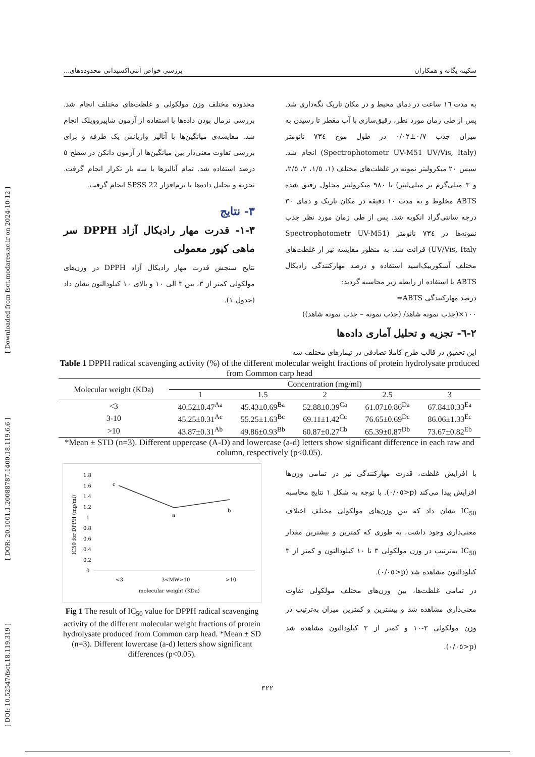[ Downloaded from fsct.modares.ac.ir on 2024-10-12 ]
[ DOR: 20.1001.1.20088787.1400.18.119.6.6 ]
[ DOI: 10.52547/fsct.18.119.319 ]
سکینه یگانه و همکاران بررسی خواص آنتی‌اکسیدانی محدوده‌های...
به مدت ١٦ ساعت در دمای محیط و در مکان تاریک نگه‌داری شد. پس از طی زمان مورد نظر، رقیق‌سازی با آب مقطر تا رسیدن به میزان جذب ٠/٧±٠/٠٢ در طول موج ٧٣٤ نانومتر (Spectrophotometr UV-M51 UV/Vis, Italy) انجام شد. سپس ٢٠ میکرولیتر نمونه در غلظت‌های مختلف (١، ١/٥، ٢، ٢/٥، و ٣ میلی‌گرم بر میلی‌لیتر) با ٩٨٠ میکرولیتر محلول رقیق شده ABTS مخلوط و به مدت ١٠ دقیقه در مکان تاریک و دمای ٣٠ درجه سانتی‌گراد انکوبه شد. پس از طی زمان مورد نظر جذب نمونه‌ها در ٧٣٤ نانومتر (Spectrophotometr UV-M51 UV/Vis, Italy) قرائت شد. به منظور مقایسه نیز از غلظت‌های مختلف آسکوربیک‌اسید استفاده و درصد مهارکنندگی رادیکال ABTS با استفاده از رابطه زیر محاسبه گردید:
درصد مهارکنندگی ABTS=
١٠٠×(جذب نمونه شاهد/ (جذب نمونه – جذب نمونه شاهد))
٢-٦- تجزیه و تحلیل آماری داده‌ها
این تحقیق در قالب طرح کاملا تصادفی در تیمارهای مختلف سه
محدوده مختلف وزن مولکولی و غلظت‌های مختلف انجام شد. بررسی نرمال بودن داده‌ها با استفاده از آزمون شاپیروویلک انجام شد. مقایسه‌ی میانگین‌ها با آنالیز واریانس یک طرفه و برای بررسی تفاوت معنی‌دار بین میانگین‌ها از آزمون دانکن در سطح ٥ درصد استفاده شد. تمام آنالیزها با سه بار تکرار انجام گرفت. تجزیه و تحلیل داده‌ها با نرم‌افزار SPSS 22 انجام گرفت.
٣- نتایج
٣-١- قدرت مهار رادیکال آزاد DPPH سر ماهی کپور معمولی
نتایج سنجش قدرت مهار رادیکال آزاد DPPH در وزن‌های مولکولی کمتر از ٣، بین ٣ الی ١٠ و بالای ١٠ کیلودالتون نشان داد (جدول ١).
Table 1 DPPH radical scavenging activity (%) of the different molecular weight fractions of protein hydrolysate produced from Common carp head
| Molecular weight (KDa) | Concentration (mg/ml) | | | | |
| --- | --- | --- | --- | --- | --- |
| | 1 | 1.5 | 2 | 2.5 | 3 |
| <3 | 40.52±0.47<sup>Aa</sup> | 45.43±0.69<sup>Ba</sup> | 52.88±0.39<sup>Ca</sup> | 61.07±0.86<sup>Da</sup> | 67.84±0.33<sup>Ea</sup> |
| 3-10 | 45.25±0.31<sup>Ac</sup> | 55.25±1.63<sup>Bc</sup> | 69.11±1.42<sup>Cc</sup> | 76.65±0.69<sup>Dc</sup> | 86.06±1.33<sup>Ec</sup> |
| >10 | 43.87±0.31<sup>Ab</sup> | 49.86±0.93<sup>Bb</sup> | 60.87±0.27<sup>Cb</sup> | 65.39±0.87<sup>Db</sup> | 73.67±0.82<sup>Eb</sup> |
*Mean ± STD (n=3). Different uppercase (A-D) and lowercase (a-d) letters show significant difference in each raw and column, respectively (p<0.05).
IC50 for DPPH (mg/ml)
1.8
1.6
1.4
1.2
1
0.8
0.6
0.4
0.2
0
c
a
b
<3
3<MW>10
>10
molecular weight (KDa)
Fig 1 The result of IC<sub>50</sub> value for DPPH radical scavenging activity of the different molecular weight fractions of protein hydrolysate produced from Common carp head. *Mean ± SD (n=3). Different lowercase (a-d) letters show significant differences (p<0.05).
با افزایش غلظت، قدرت مهارکنندگی نیز در تمامی وزن‌ها افزایش پیدا می‌کند (p<٠/٠٥). با توجه به شکل ١ نتایج محاسبه IC<sub>50</sub> نشان داد که بین وزن‌های مولکولی مختلف اختلاف معنی‌داری وجود داشت، به طوری که کمترین و بیشترین مقدار IC<sub>50</sub> به‌ترتیب در وزن مولکولی ٣ تا ١٠ کیلودالتون و کمتر از ٣ کیلودالتون مشاهده شد (p<٠/٠٥).
در تمامی غلظت‌ها، بین وزن‌های مختلف مولکولی تفاوت معنی‌داری مشاهده شد و بیشترین و کمترین میزان به‌ترتیب در وزن مولکولی ٣-١٠ و کمتر از ٣ کیلودالتون مشاهده شد (p<٠/٠٥).
٣٢٢